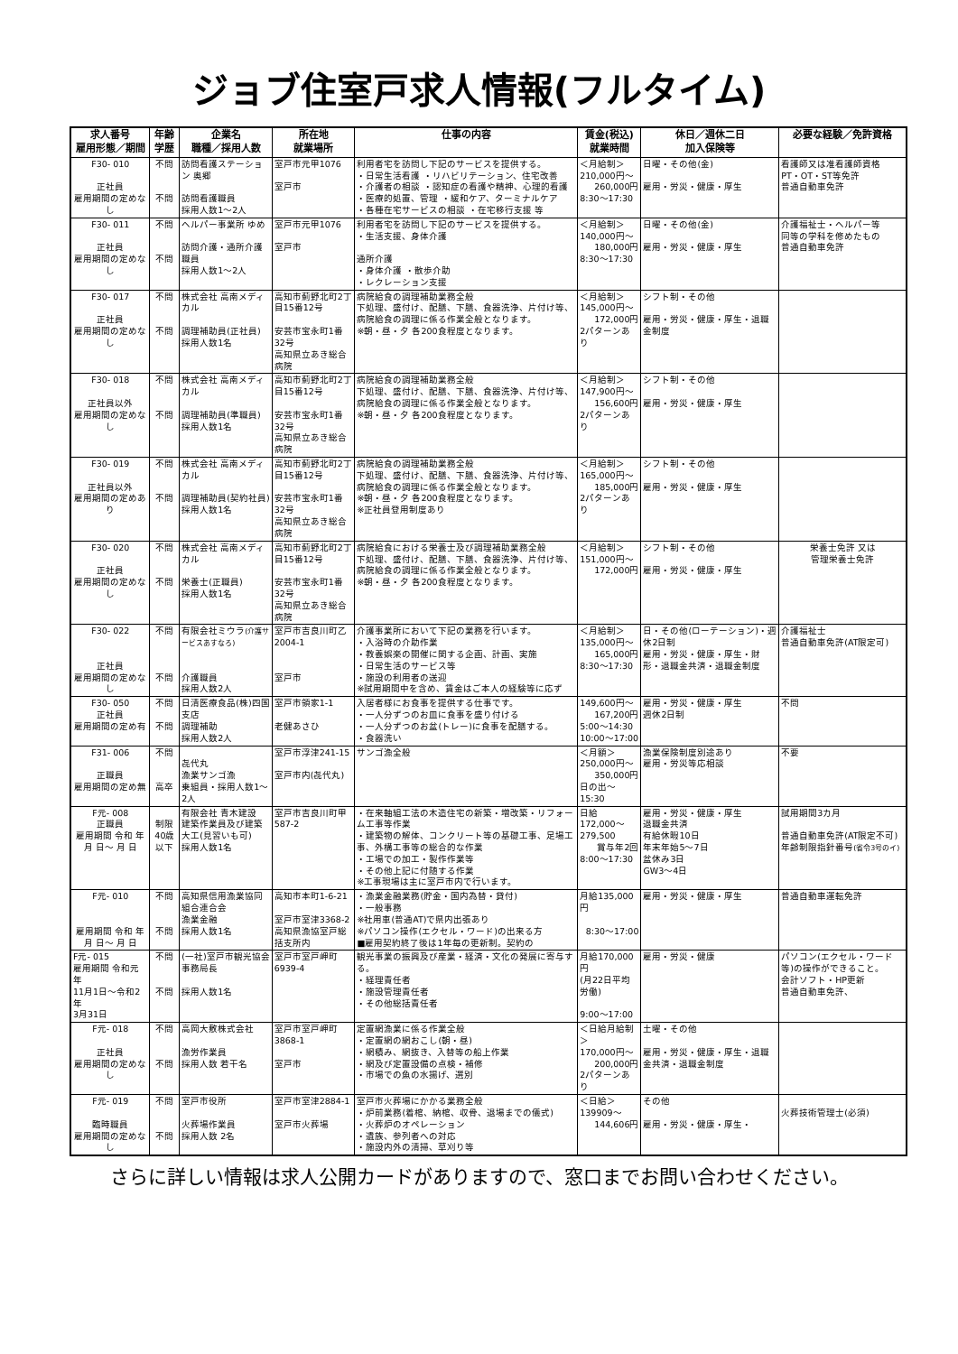ジョブ住室戸求人情報(フルタイム)
| 求人番号 雇用形態／期間 | 年齢 学歴 | 企業名 職種／採用人数 | 所在地 就業場所 | 仕事の内容 | 賃金(税込) 就業時間 | 休日／週休二日 加入保険等 | 必要な経験／免許資格 |
| --- | --- | --- | --- | --- | --- | --- | --- |
| F30- 010 正社員 雇用期間の定めなし | 不問 不問 | 訪問看護ステーション 奥郷 訪問看護職員 採用人数1～2人 | 室戸市元甲1076 室戸市 | 利用者宅を訪問し下記のサービスを提供する。 ・日常生活看護 ・リハビリテーション、住宅改善 ・介護者の相談 ・認知症の看護や精神、心理的看護 ・医療的処置、管理 ・緩和ケア、ターミナルケア ・各種在宅サービスの相談 ・在宅移行支援 等 | ＜月給制＞ 210,000円～ 260,000円 8:30～17:30 | 日曜・その他(金) 雇用・労災・健康・厚生 | 看護師又は准看護師資格 PT・OT・ST等免許 普通自動車免許 |
| F30- 011 正社員 雇用期間の定めなし | 不問 不問 | ヘルパー事業所 ゆめ 訪問介護・通所介護職員 採用人数1～2人 | 室戸市元甲1076 室戸市 | 利用者宅を訪問し下記のサービスを提供する。 ・生活支援、身体介護 通所介護 ・身体介護 ・散歩介助 ・レクレーション支援 | ＜月給制＞ 140,000円～ 180,000円 8:30～17:30 | 日曜・その他(金) 雇用・労災・健康・厚生 | 介護福祉士・ヘルパー等 同等の学科を修めたもの 普通自動車免許 |
| F30- 017 正社員 雇用期間の定めなし | 不問 不問 | 株式会社 高南メディカル 調理補助員(正社員) 採用人数1名 | 高知市薊野北町2丁目15番12号 安芸市宝永町1番32号 高知県立あき総合病院 | 病院給食の調理補助業務全般 下処理、盛付け、配膳、下膳、食器洗浄、片付け等、病院給食の調理に係る作業全般となります。 ※朝・昼・夕 各200食程度となります。 | ＜月給制＞ 145,000円～ 172,000円 2パターンあり | シフト制・その他 雇用・労災・健康・厚生・退職金制度 | |
| F30- 018 正社員以外 雇用期間の定めなし | 不問 不問 | 株式会社 高南メディカル 調理補助員(準職員) 採用人数1名 | 高知市薊野北町2丁目15番12号 安芸市宝永町1番32号 高知県立あき総合病院 | 病院給食の調理補助業務全般 下処理、盛付け、配膳、下膳、食器洗浄、片付け等、病院給食の調理に係る作業全般となります。 ※朝・昼・夕 各200食程度となります。 | ＜月給制＞ 147,900円～ 156,600円 2パターンあり | シフト制・その他 雇用・労災・健康・厚生 | |
| F30- 019 正社員以外 雇用期間の定めあり | 不問 不問 | 株式会社 高南メディカル 調理補助員(契約社員) 採用人数1名 | 高知市薊野北町2丁目15番12号 安芸市宝永町1番32号 高知県立あき総合病院 | 病院給食の調理補助業務全般 下処理、盛付け、配膳、下膳、食器洗浄、片付け等、病院給食の調理に係る作業全般となります。 ※朝・昼・夕 各200食程度となります。 ※正社員登用制度あり | ＜月給制＞ 165,000円～ 185,000円 2パターンあり | シフト制・その他 雇用・労災・健康・厚生 | |
| F30- 020 正社員 雇用期間の定めなし | 不問 不問 | 株式会社 高南メディカル 栄養士(正職員) 採用人数1名 | 高知市薊野北町2丁目15番12号 安芸市宝永町1番32号 高知県立あき総合病院 | 病院給食における栄養士及び調理補助業務全般 下処理、盛付け、配膳、下膳、食器洗浄、片付け等、病院給食の調理に係る作業全般となります。 ※朝・昼・夕 各200食程度となります。 | ＜月給制＞ 151,000円～ 172,000円 | シフト制・その他 雇用・労災・健康・厚生 | 栄養士免許 又は 管理栄養士免許 |
| F30- 022 正社員 雇用期間の定めなし | 不問 不問 | 有限会社ミウラ (介護サービスあすなろ) 介護職員 採用人数2人 | 室戸市吉良川町乙2004-1 室戸市 | 介護事業所において下記の業務を行います。 ・入浴時の介助作業 ・教養娯楽の開催に関する企画、計画、実施 ・日常生活のサービス等 ・施設の利用者の送迎 ※試用期間中を含め、賃金はご本人の経験等に応ず | ＜月給制＞ 135,000円～ 165,000円 8:30～17:30 | 日・その他(ローテーション)・週休2日制 雇用・労災・健康・厚生・財形・退職金共済・退職金制度 | 介護福祉士 普通自動車免許(AT限定可) |
| F30- 050 正社員 雇用期間の定め有 | 不問 不問 | 日清医療食品(株)四国支店 調理補助 採用人数2人 | 室戸市領家1-1 老健あさひ | 入居者様にお食事を提供する仕事です。 ・一人分ずつのお皿に食事を盛り付ける ・一人分ずつのお盆(トレー)に食事を配膳する。 ・食器洗い | 149,600円～ 167,200円 5:00～14:30 10:00～17:00 | 雇用・労災・健康・厚生 週休2日制 | 不問 |
| F31- 006 正職員 雇用期間の定め無 | 不問 高卒 | 㐂代丸 漁業サンゴ漁 乗組員・採用人数1～2人 | 室戸市浮津241-15 室戸市内(㐂代丸) | サンゴ漁全般 | ＜月額＞ 250,000円～ 350,000円 日の出～15:30 | 漁業保険制度別途あり 雇用・労災等応相談 | 不要 |
| F元- 008 正職員 雇用期間 令和 年 月 日～ 月 日 | 制限 40歳以下 | 有限会社 青木建設 建築作業員及び建築大工(見習いも可) 採用人数1名 | 室戸市吉良川町甲587-2 | ・在来軸組工法の木造住宅の新築・増改築・リフォーム工事等作業 ・建築物の解体、コンクリート等の基礎工事、足場工事、外構工事等の総合的な作業 ・工場での加工・製作作業等 ・その他上記に付随する作業 ※工事現場は主に室戸市内で行います。 | 日給 172,000～279,500 賞与年2回 8:00～17:30 | 雇用・労災・健康・厚生 退職金共済 有給休暇10日 年末年始5～7日 盆休み3日 GW3～4日 | 試用期間3カ月 普通自動車免許(AT限定不可) 年齢制限指針番号 (省令3号のイ) |
| F元- 010 雇用期間 令和 年 月 日～ 月 日 | 不問 不問 | 高知県信用漁業協同 組合連合会 漁業金融 採用人数1名 | 高知市本町1-6-21 室戸市室津3368-2 高知県漁協室戸総括支所内 | ・漁業金融業務(貯金・国内為替・貸付) ・一般事務 ※社用車(普通AT)で県内出張あり ※パソコン操作(エクセル・ワード)の出来る方 ■雇用契約終了後は1年毎の更新制。契約の | 月給135,000円 8:30～17:00 | 雇用・労災・健康・厚生 | 普通自動車運転免許 |
| F元- 015 雇用期間 令和元年 11月1日～令和2年 3月31日 | 不問 不問 | (一社)室戸市観光協会 事務局長 採用人数1名 | 室戸市室戸岬町6939-4 | 観光事業の振興及び産業・経済・文化の発展に寄与する。 ・経理責任者 ・施設管理責任者 ・その他総括責任者 | 月給170,000円 (月22日平均労働) 9:00～17:00 | 雇用・労災・健康 | パソコン(エクセル・ワード等)の操作ができること。 会計ソフト・HP更新 普通自動車免許、 |
| F元- 018 正社員 雇用期間の定めなし | 不問 不問 | 高岡大敷株式会社 漁労作業員 採用人数 若干名 | 室戸市室戸岬町3868-1 室戸市 | 定置網漁業に係る作業全般 ・定置網の網おこし(朝・昼) ・網積み、網抜き、入替等の船上作業 ・網及び定置設備の点検・補修 ・市場での魚の水揚げ、選別 | ＜日給月給制＞ 170,000円～ 200,000円 2パターンあり | 土曜・その他 雇用・労災・健康・厚生・退職金共済・退職金制度 | |
| F元- 019 臨時職員 雇用期間の定めなし | 不問 不問 | 室戸市役所 火葬場作業員 採用人数 2名 | 室戸市室津2884-1 室戸市火葬場 | 室戸市火葬場にかかる業務全般 ・炉前業務(着棺、納棺、収骨、退場までの儀式) ・火葬炉のオペレーション ・遺族、参列者への対応 ・施設内外の清掃、草刈り等 | ＜日給＞ 139909～ 144,606円 | その他 雇用・労災・健康・厚生・ | 火葬技術管理士(必須) |
さらに詳しい情報は求人公開カードがありますので、窓口までお問い合わせください。